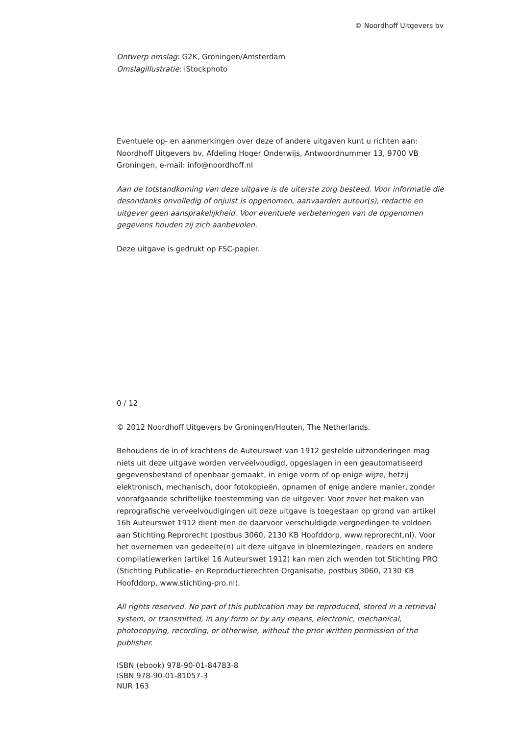© Noordhoff Uitgevers bv
Ontwerp omslag: G2K, Groningen/Amsterdam
Omslagillustratie: iStockphoto
Eventuele op- en aanmerkingen over deze of andere uitgaven kunt u richten aan: Noordhoff Uitgevers bv, Afdeling Hoger Onderwijs, Antwoordnummer 13, 9700 VB Groningen, e-mail: info@noordhoff.nl
Aan de totstandkoming van deze uitgave is de uiterste zorg besteed. Voor informatie die desondanks onvolledig of onjuist is opgenomen, aanvaarden auteur(s), redactie en uitgever geen aansprakelijkheid. Voor eventuele verbeteringen van de opgenomen gegevens houden zij zich aanbevolen.
Deze uitgave is gedrukt op FSC-papier.
0 / 12
© 2012 Noordhoff Uitgevers bv Groningen/Houten, The Netherlands.
Behoudens de in of krachtens de Auteurswet van 1912 gestelde uitzonderingen mag niets uit deze uitgave worden verveelvoudigd, opgeslagen in een geautomatiseerd gegevensbestand of openbaar gemaakt, in enige vorm of op enige wijze, hetzij elektronisch, mechanisch, door fotokopieën, opnamen of enige andere manier, zonder voorafgaande schriftelijke toestemming van de uitgever. Voor zover het maken van reprografische verveelvoudigingen uit deze uitgave is toegestaan op grond van artikel 16h Auteurswet 1912 dient men de daarvoor verschuldigde vergoedingen te voldoen aan Stichting Reprorecht (postbus 3060, 2130 KB Hoofddorp, www.reprorecht.nl). Voor het overnemen van gedeelte(n) uit deze uitgave in bloemlezingen, readers en andere compilatiewerken (artikel 16 Auteurswet 1912) kan men zich wenden tot Stichting PRO (Stichting Publicatie- en Reproductierechten Organisatie, postbus 3060, 2130 KB Hoofddorp, www.stichting-pro.nl).
All rights reserved. No part of this publication may be reproduced, stored in a retrieval system, or transmitted, in any form or by any means, electronic, mechanical, photocopying, recording, or otherwise, without the prior written permission of the publisher.
ISBN (ebook) 978-90-01-84783-8
ISBN 978-90-01-81057-3
NUR 163